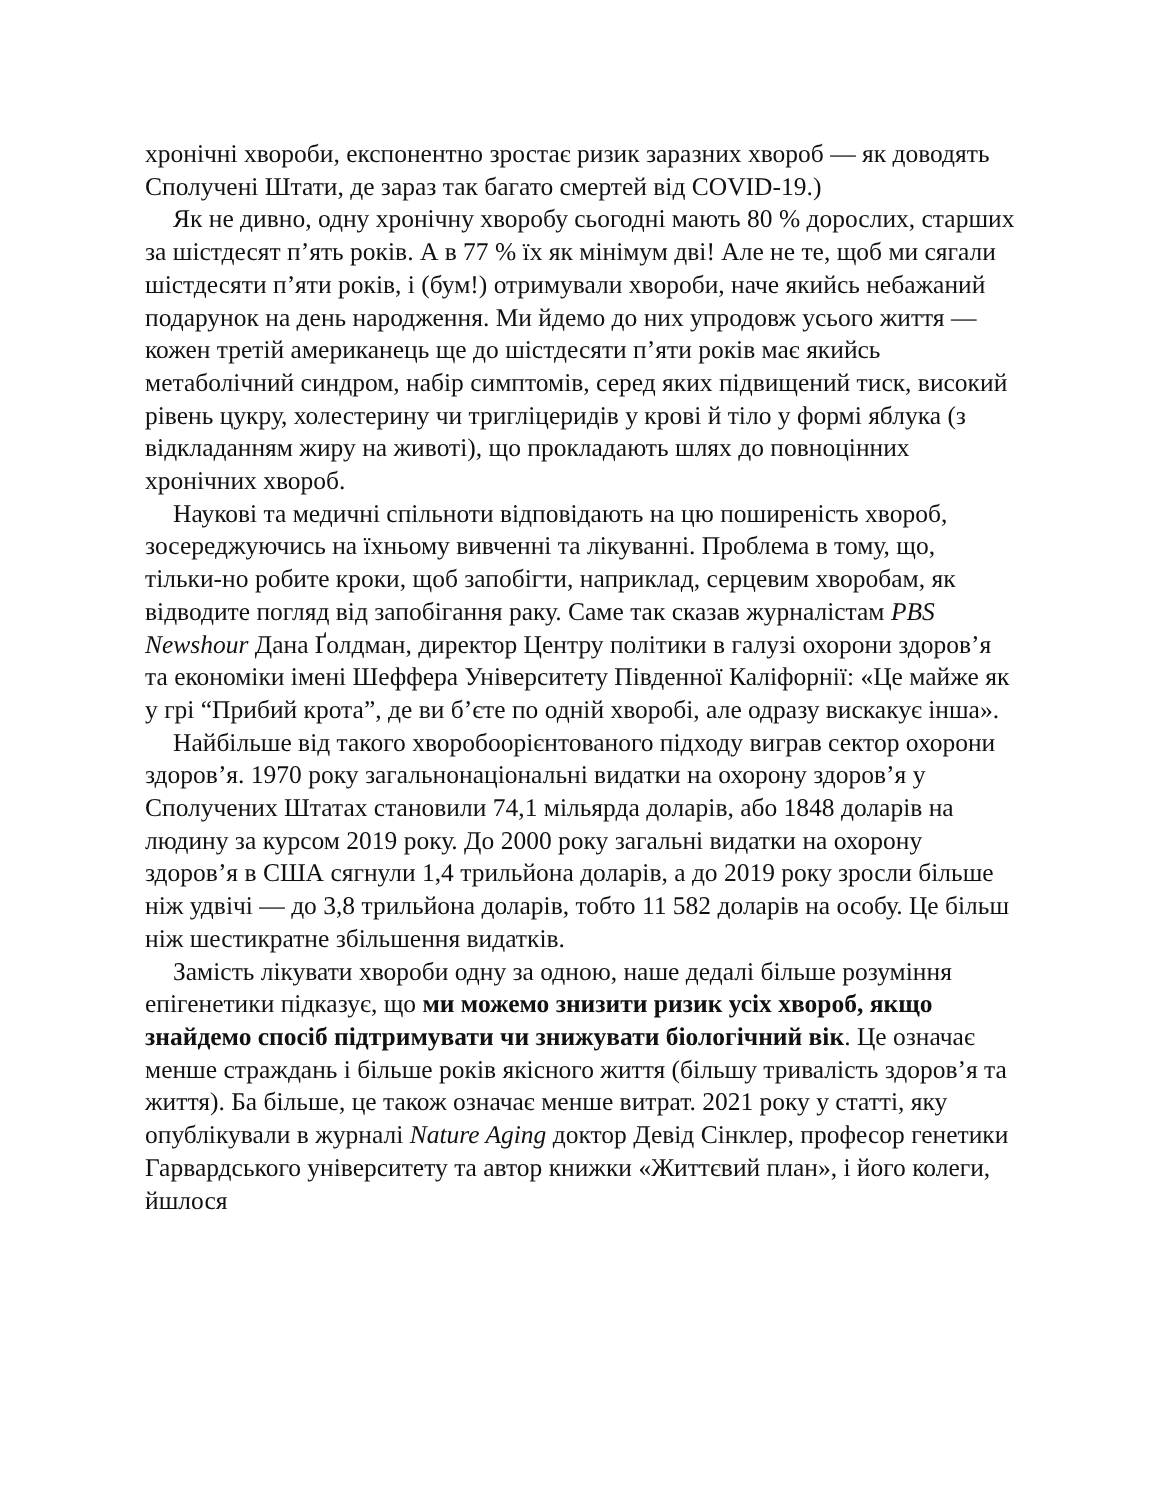хронічні хвороби, експонентно зростає ризик заразних хвороб — як доводять Сполучені Штати, де зараз так багато смертей від COVID-19.)
Як не дивно, одну хронічну хворобу сьогодні мають 80 % дорослих, старших за шістдесят п’ять років. А в 77 % їх як мінімум дві! Але не те, щоб ми сягали шістдесяти п’яти років, і (бум!) отримували хвороби, наче якийсь небажаний подарунок на день народження. Ми йдемо до них упродовж усього життя — кожен третій американець ще до шістдесяти п’яти років має якийсь метаболічний синдром, набір симптомів, серед яких підвищений тиск, високий рівень цукру, холестерину чи тригліцеридів у крові й тіло у формі яблука (з відкладанням жиру на животі), що прокладають шлях до повноцінних хронічних хвороб.
Наукові та медичні спільноти відповідають на цю поширеність хвороб, зосереджуючись на їхньому вивченні та лікуванні. Проблема в тому, що, тільки-но робите кроки, щоб запобігти, наприклад, серцевим хворобам, як відводите погляд від запобігання раку. Саме так сказав журналістам PBS Newshour Дана Ґолдман, директор Центру політики в галузі охорони здоров’я та економіки імені Шеффера Університету Південної Каліфорнії: «Це майже як у грі “Прибий крота”, де ви б’єте по одній хворобі, але одразу вискакує інша».
Найбільше від такого хворобоорієнтованого підходу виграв сектор охорони здоров’я. 1970 року загальнонаціональні видатки на охорону здоров’я у Сполучених Штатах становили 74,1 мільярда доларів, або 1848 доларів на людину за курсом 2019 року. До 2000 року загальні видатки на охорону здоров’я в США сягнули 1,4 трильйона доларів, а до 2019 року зросли більше ніж удвічі — до 3,8 трильйона доларів, тобто 11 582 доларів на особу. Це більш ніж шестикратне збільшення видатків.
Замість лікувати хвороби одну за одною, наше дедалі більше розуміння епігенетики підказує, що ми можемо знизити ризик усіх хвороб, якщо знайдемо спосіб підтримувати чи знижувати біологічний вік. Це означає менше страждань і більше років якісного життя (більшу тривалість здоров’я та життя). Ба більше, це також означає менше витрат. 2021 року у статті, яку опублікували в журналі Nature Aging доктор Девід Сінклер, професор генетики Гарвардського університету та автор книжки «Життєвий план», і його колеги, йшлося